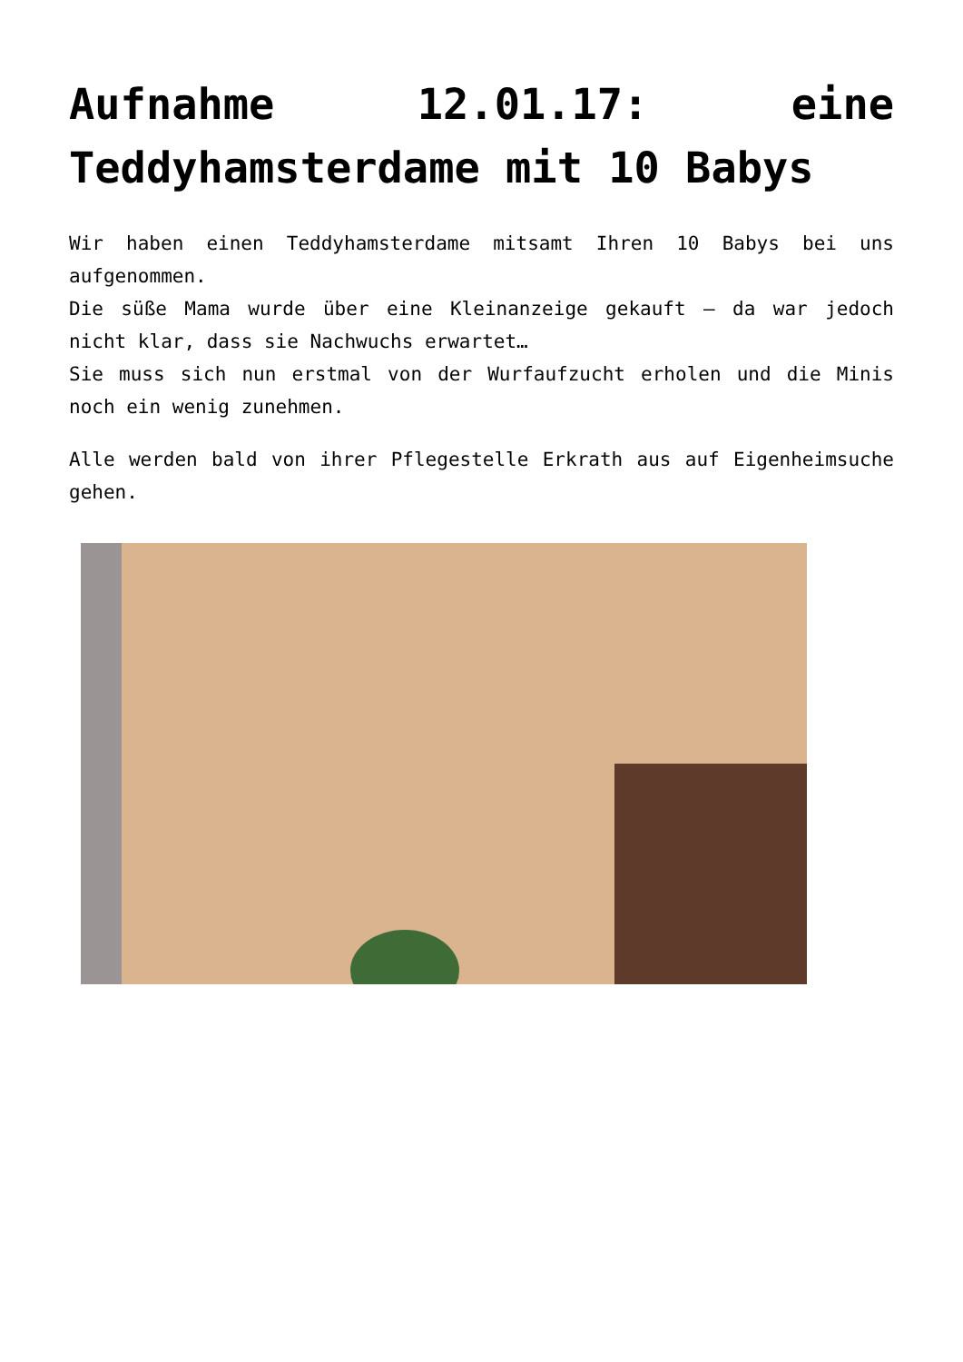Aufnahme 12.01.17: eine Teddyhamsterdame mit 10 Babys
Wir haben einen Teddyhamsterdame mitsamt Ihren 10 Babys bei uns aufgenommen.
Die süße Mama wurde über eine Kleinanzeige gekauft – da war jedoch nicht klar, dass sie Nachwuchs erwartet…
Sie muss sich nun erstmal von der Wurfaufzucht erholen und die Minis noch ein wenig zunehmen.
Alle werden bald von ihrer Pflegestelle Erkrath aus auf Eigenheimsuche gehen.